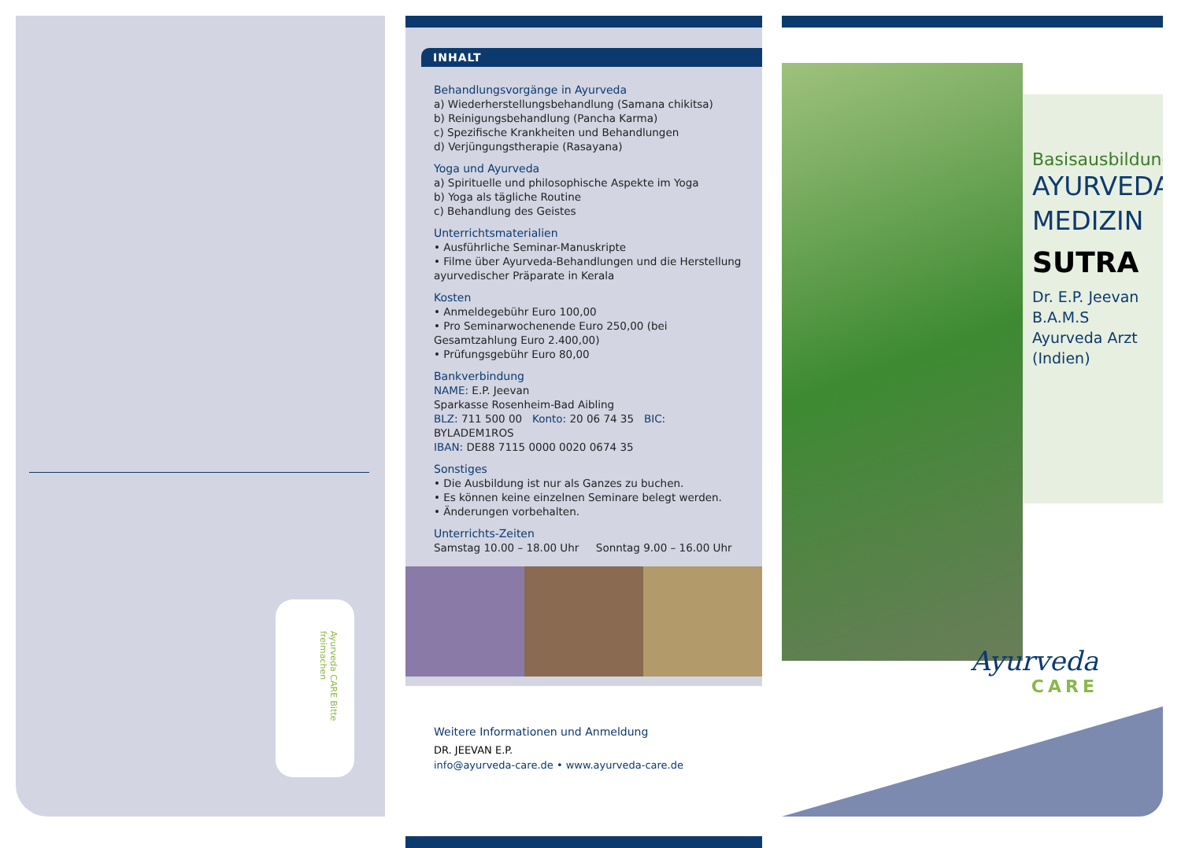Ayurveda CARE Bitte freimachen
INHALT
Behandlungsvorgänge in Ayurveda
a) Wiederherstellungsbehandlung (Samana chikitsa)
b) Reinigungsbehandlung (Pancha Karma)
c) Spezifische Krankheiten und Behandlungen
d) Verjüngungstherapie (Rasayana)
Yoga und Ayurveda
a) Spirituelle und philosophische Aspekte im Yoga
b) Yoga als tägliche Routine
c) Behandlung des Geistes
Unterrichtsmaterialien
• Ausführliche Seminar-Manuskripte
• Filme über Ayurveda-Behandlungen und die Herstellung ayurvedischer Präparate in Kerala
Kosten
• Anmeldegebühr Euro 100,00
• Pro Seminarwochenende Euro 250,00 (bei Gesamtzahlung Euro 2.400,00)
• Prüfungsgebühr Euro 80,00
Bankverbindung
NAME: E.P. Jeevan
Sparkasse Rosenheim-Bad Aibling
BLZ: 711 500 00 Konto: 20 06 74 35 BIC: BYLADEM1ROS
IBAN: DE88 7115 0000 0020 0674 35
Sonstiges
• Die Ausbildung ist nur als Ganzes zu buchen.
• Es können keine einzelnen Seminare belegt werden.
• Änderungen vorbehalten.
Unterrichts-Zeiten
Samstag 10.00 – 18.00 Uhr Sonntag 9.00 – 16.00 Uhr
Weitere Informationen und Anmeldung
DR. JEEVAN E.P.
info@ayurveda-care.de • www.ayurveda-care.de
Basisausbildung
AYURVEDA
MEDIZIN
SUTRA
Dr. E.P. Jeevan
B.A.M.S
Ayurveda Arzt (Indien)
Ayurveda
CARE